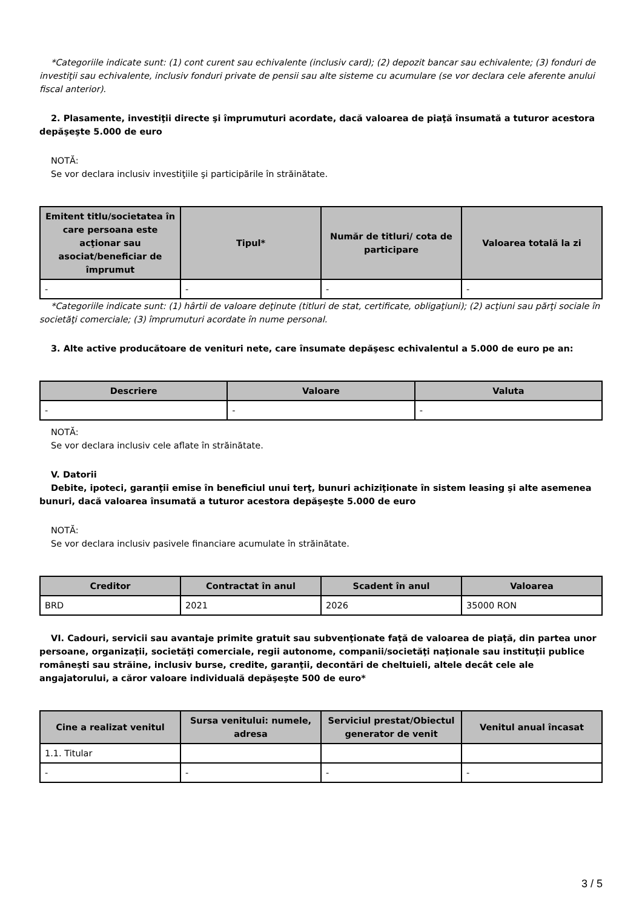*Categoriile indicate sunt: (1) cont curent sau echivalente (inclusiv card); (2) depozit bancar sau echivalente; (3) fonduri de investiţii sau echivalente, inclusiv fonduri private de pensii sau alte sisteme cu acumulare (se vor declara cele aferente anului fiscal anterior).
2. Plasamente, investiţii directe şi împrumuturi acordate, dacă valoarea de piaţă însumată a tuturor acestora depăşeşte 5.000 de euro
NOTĂ:
Se vor declara inclusiv investiţiile şi participările în străinătate.
| Emitent titlu/societatea în care persoana este acţionar sau asociat/beneficiar de împrumut | Tipul* | Număr de titluri/ cota de participare | Valoarea totală la zi |
| --- | --- | --- | --- |
| - | - | - | - |
*Categoriile indicate sunt: (1) hârtii de valoare deţinute (titluri de stat, certificate, obligaţiuni); (2) acţiuni sau părţi sociale în societăţi comerciale; (3) împrumuturi acordate în nume personal.
3. Alte active producătoare de venituri nete, care însumate depăşesc echivalentul a 5.000 de euro pe an:
| Descriere | Valoare | Valuta |
| --- | --- | --- |
| - | - | - |
NOTĂ:
Se vor declara inclusiv cele aflate în străinătate.
V. Datorii
Debite, ipoteci, garanţii emise în beneficiul unui terţ, bunuri achiziţionate în sistem leasing şi alte asemenea bunuri, dacă valoarea însumată a tuturor acestora depăşeşte 5.000 de euro
NOTĂ:
Se vor declara inclusiv pasivele financiare acumulate în străinătate.
| Creditor | Contractat în anul | Scadent în anul | Valoarea |
| --- | --- | --- | --- |
| BRD | 2021 | 2026 | 35000 RON |
VI. Cadouri, servicii sau avantaje primite gratuit sau subvenţionate faţă de valoarea de piaţă, din partea unor persoane, organizaţii, societăţi comerciale, regii autonome, companii/societăţi naţionale sau instituţii publice româneşti sau străine, inclusiv burse, credite, garanţii, decontări de cheltuieli, altele decât cele ale angajatorului, a căror valoare individuală depăşeşte 500 de euro*
| Cine a realizat venitul | Sursa venitului: numele, adresa | Serviciul prestat/Obiectul generator de venit | Venitul anual încasat |
| --- | --- | --- | --- |
| 1.1. Titular | | | |
| - | - | - | - |
3 / 5